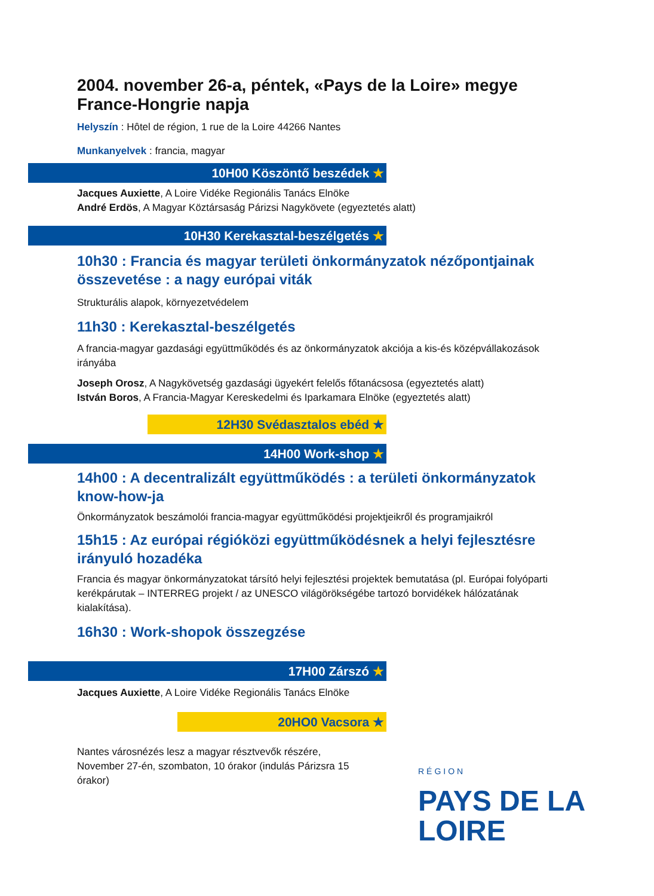2004. november 26-a, péntek, «Pays de la Loire» megye France-Hongrie napja
Helyszín : Hôtel de région, 1 rue de la Loire 44266 Nantes
Munkanyelvek : francia, magyar
10H00 Köszöntő beszédek ★
Jacques Auxiette, A Loire Vidéke Regionális Tanács Elnöke
André Erdös, A Magyar Köztársaság Párizsi Nagykövete (egyeztetés alatt)
10H30 Kerekasztal-beszélgetés ★
10h30 : Francia és magyar területi önkormányzatok nézőpontjainak összevetése : a nagy európai viták
Strukturális alapok, környezetvédelem
11h30 : Kerekasztal-beszélgetés
A francia-magyar gazdasági együttműködés és az önkormányzatok akciója a kis-és középvállakozások irányába
Joseph Orosz, A Nagykövetség gazdasági ügyekért felelős főtanácsosa (egyeztetés alatt)
István Boros, A Francia-Magyar Kereskedelmi és Iparkamara Elnöke (egyeztetés alatt)
12H30 Svédasztalos ebéd ★
14H00 Work-shop ★
14h00 : A decentralizált együttműködés : a területi önkormányzatok know-how-ja
Önkormányzatok beszámolói francia-magyar együttműködési projektjeikről és programjaikról
15h15 : Az európai régióközi együttműködésnek a helyi fejlesztésre irányuló hozadéka
Francia és magyar önkormányzatokat társító helyi fejlesztési projektek bemutatása (pl. Európai folyóparti kerékpárutak – INTERREG projekt / az UNESCO világörökségébe tartozó borvidékek hálózatának kialakítása).
16h30 : Work-shopok összegzése
17H00 Zárszó ★
Jacques Auxiette, A Loire Vidéke Regionális Tanács Elnöke
20HO0 Vacsora ★
Nantes városnézés lesz a magyar résztvevők részére, November 27-én, szombaton, 10 órakor (indulás Párizsra 15 órakor)
RÉGION
PAYS DE LA
LOIRE